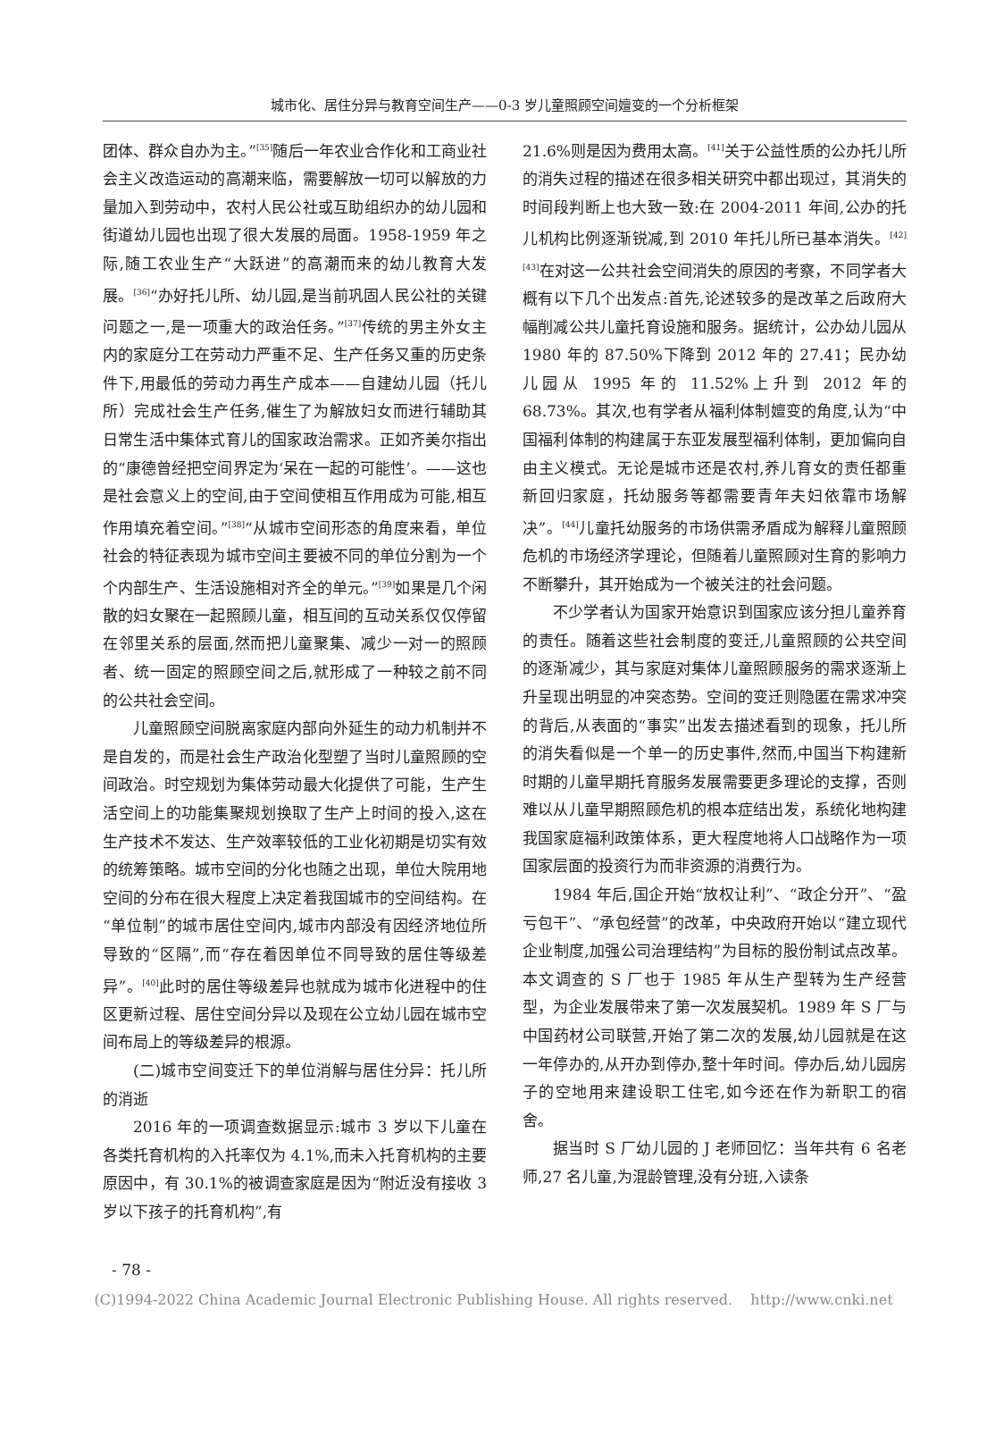城市化、居住分异与教育空间生产——0-3 岁儿童照顾空间嬗变的一个分析框架
团体、群众自办为主。”<sup>[35]</sup>随后一年农业合作化和工商业社会主义改造运动的高潮来临，需要解放一切可以解放的力量加入到劳动中，农村人民公社或互助组织办的幼儿园和街道幼儿园也出现了很大发展的局面。1958-1959 年之际,随工农业生产“大跃进”的高潮而来的幼儿教育大发展。<sup>[36]</sup>“办好托儿所、幼儿园,是当前巩固人民公社的关键问题之一,是一项重大的政治任务。”<sup>[37]</sup>传统的男主外女主内的家庭分工在劳动力严重不足、生产任务又重的历史条件下,用最低的劳动力再生产成本——自建幼儿园（托儿所）完成社会生产任务,催生了为解放妇女而进行辅助其日常生活中集体式育儿的国家政治需求。正如齐美尔指出的“康德曾经把空间界定为‘呆在一起的可能性’。——这也是社会意义上的空间,由于空间使相互作用成为可能,相互作用填充着空间。”<sup>[38]</sup>“从城市空间形态的角度来看，单位社会的特征表现为城市空间主要被不同的单位分割为一个个内部生产、生活设施相对齐全的单元。”<sup>[39]</sup>如果是几个闲散的妇女聚在一起照顾儿童，相互间的互动关系仅仅停留在邻里关系的层面,然而把儿童聚集、减少一对一的照顾者、统一固定的照顾空间之后,就形成了一种较之前不同的公共社会空间。
儿童照顾空间脱离家庭内部向外延生的动力机制并不是自发的，而是社会生产政治化型塑了当时儿童照顾的空间政治。时空规划为集体劳动最大化提供了可能，生产生活空间上的功能集聚规划换取了生产上时间的投入,这在生产技术不发达、生产效率较低的工业化初期是切实有效的统筹策略。城市空间的分化也随之出现，单位大院用地空间的分布在很大程度上决定着我国城市的空间结构。在“单位制”的城市居住空间内,城市内部没有因经济地位所导致的“区隔”,而“存在着因单位不同导致的居住等级差异”。<sup>[40]</sup>此时的居住等级差异也就成为城市化进程中的住区更新过程、居住空间分异以及现在公立幼儿园在城市空间布局上的等级差异的根源。
(二)城市空间变迁下的单位消解与居住分异：托儿所的消逝
2016 年的一项调查数据显示:城市 3 岁以下儿童在各类托育机构的入托率仅为 4.1%,而未入托育机构的主要原因中，有 30.1%的被调查家庭是因为“附近没有接收 3 岁以下孩子的托育机构”,有
21.6%则是因为费用太高。<sup>[41]</sup>关于公益性质的公办托儿所的消失过程的描述在很多相关研究中都出现过，其消失的时间段判断上也大致一致:在 2004-2011 年间,公办的托儿机构比例逐渐锐减,到 2010 年托儿所已基本消失。<sup>[42][43]</sup>在对这一公共社会空间消失的原因的考察，不同学者大概有以下几个出发点:首先,论述较多的是改革之后政府大幅削减公共儿童托育设施和服务。据统计，公办幼儿园从 1980 年的 87.50%下降到 2012 年的 27.41；民办幼儿园从 1995 年的 11.52%上升到 2012 年的 68.73%。其次,也有学者从福利体制嬗变的角度,认为“中国福利体制的构建属于东亚发展型福利体制，更加偏向自由主义模式。无论是城市还是农村,养儿育女的责任都重新回归家庭，托幼服务等都需要青年夫妇依靠市场解决”。<sup>[44]</sup>儿童托幼服务的市场供需矛盾成为解释儿童照顾危机的市场经济学理论，但随着儿童照顾对生育的影响力不断攀升，其开始成为一个被关注的社会问题。
不少学者认为国家开始意识到国家应该分担儿童养育的责任。随着这些社会制度的变迁,儿童照顾的公共空间的逐渐减少，其与家庭对集体儿童照顾服务的需求逐渐上升呈现出明显的冲突态势。空间的变迁则隐匿在需求冲突的背后,从表面的“事实”出发去描述看到的现象，托儿所的消失看似是一个单一的历史事件,然而,中国当下构建新时期的儿童早期托育服务发展需要更多理论的支撑，否则难以从儿童早期照顾危机的根本症结出发，系统化地构建我国家庭福利政策体系，更大程度地将人口战略作为一项国家层面的投资行为而非资源的消费行为。
1984 年后,国企开始“放权让利”、“政企分开”、“盈亏包干”、“承包经营”的改革，中央政府开始以“建立现代企业制度,加强公司治理结构”为目标的股份制试点改革。本文调查的 S 厂也于 1985 年从生产型转为生产经营型，为企业发展带来了第一次发展契机。1989 年 S 厂与中国药材公司联营,开始了第二次的发展,幼儿园就是在这一年停办的,从开办到停办,整十年时间。停办后,幼儿园房子的空地用来建设职工住宅,如今还在作为新职工的宿舍。
据当时 S 厂幼儿园的 J 老师回忆：当年共有 6 名老师,27 名儿童,为混龄管理,没有分班,入读条
- 78 -
(C)1994-2022 China Academic Journal Electronic Publishing House. All rights reserved. http://www.cnki.net